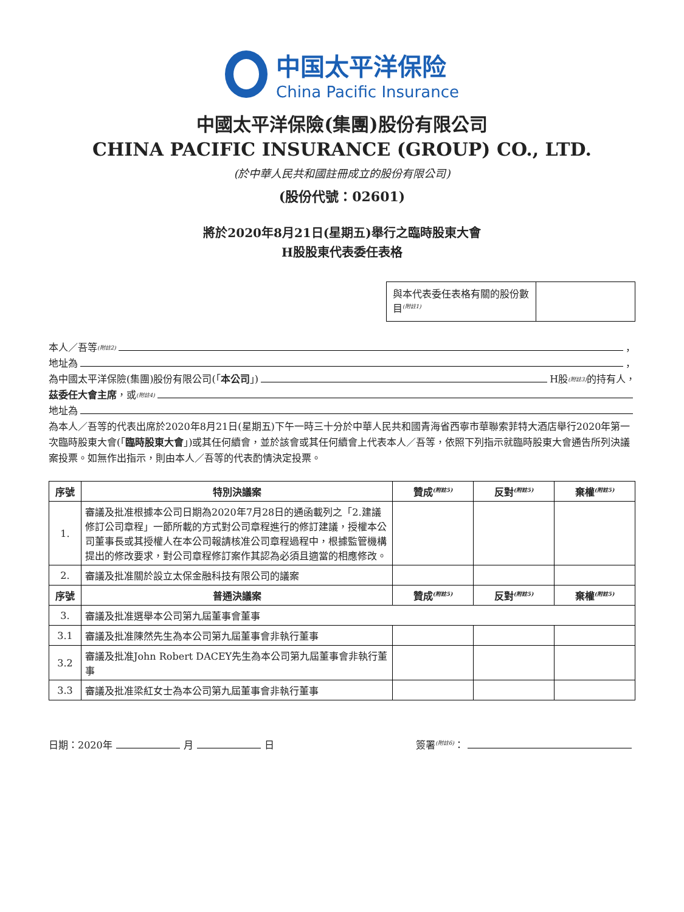中国太平洋保险
China Pacific Insurance
中國太平洋保險(集團)股份有限公司
CHINA PACIFIC INSURANCE (GROUP) CO., LTD.
(於中華人民共和國註冊成立的股份有限公司)
(股份代號：02601)
將於2020年8月21日(星期五)舉行之臨時股東大會
H股股東代表委任表格
與本代表委任表格有關的股份數目<sup>(附註1)</sup>
本人／吾等<sup>(附註2)</sup> ，
地址為 ，
為中國太平洋保險(集團)股份有限公司(「 本公司 」) H股<sup>(附註3)</sup>的持有人，
茲委任大會主席 ，或<sup>(附註4)</sup>
地址為
為本人／吾等的代表出席於2020年8月21日(星期五)下午一時三十分於中華人民共和國青海省西寧市華聯索菲特大酒店舉行2020年第一次臨時股東大會(「臨時股東大會」)或其任何續會，並於該會或其任何續會上代表本人／吾等，依照下列指示就臨時股東大會通告所列決議案投票。如無作出指示，則由本人／吾等的代表酌情決定投票。
| 序號 | 特別決議案 | 贊成<sup>(附註5)</sup> | 反對<sup>(附註5)</sup> | 棄權<sup>(附註5)</sup> |
| --- | --- | --- | --- | --- |
| 1. | 審議及批准根據本公司日期為2020年7月28日的通函載列之「2.建議修訂公司章程」一節所載的方式對公司章程進行的修訂建議，授權本公司董事長或其授權人在本公司報請核准公司章程過程中，根據監管機構提出的修改要求，對公司章程修訂案作其認為必須且適當的相應修改。 | | | |
| 2. | 審議及批准關於設立太保金融科技有限公司的議案 | | | |
| 序號 | 普通決議案 | 贊成<sup>(附註5)</sup> | 反對<sup>(附註5)</sup> | 棄權<sup>(附註5)</sup> |
| 3. | 審議及批准選舉本公司第九屆董事會董事 | | | |
| 3.1 | 審議及批准陳然先生為本公司第九屆董事會非執行董事 | | | |
| 3.2 | 審議及批准John Robert DACEY先生為本公司第九屆董事會非執行董事 | | | |
| 3.3 | 審議及批准梁紅女士為本公司第九屆董事會非執行董事 | | | |
日期：2020年 月 日
簽署<sup>(附註6)</sup>：